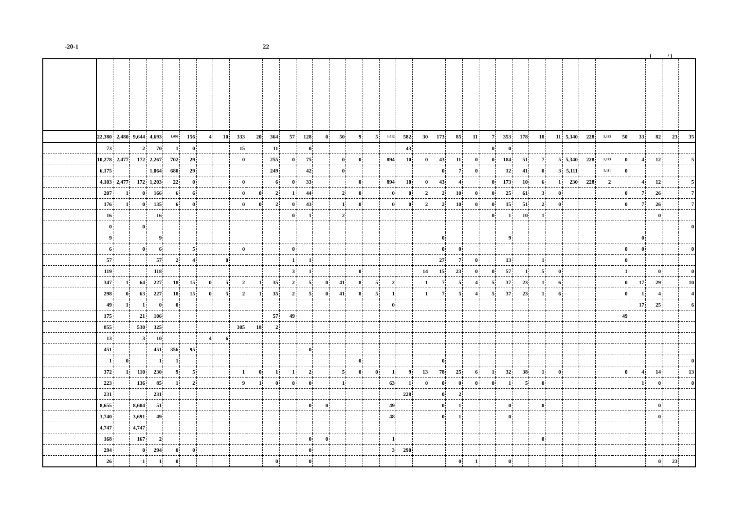-20-1 22
( / )
| | 22,380 | 2,480 | 9,644 | 4,693 | 1,096 | 156 | 4 | 10 | 333 | 20 | 364 | 57 | 128 | 0 | 50 | 9 | 5 | 1,012 | 582 | 30 | 173 | 85 | 11 | 7 | 353 | 178 | 18 | 11 | 5,340 | 228 | 5,113 | 50 | 33 | 82 | 23 | 35 |
| | 73 | | 2 | 70 | 1 | 0 | | | 15 | | 11 | | 0 | | | | | | 43 | | | | | 0 | 0 | | | | | | | | | | | |
| | 10,278 | 2,477 | 172 | 2,267 | 702 | 29 | | | 0 | | 255 | 0 | 75 | | 0 | 0 | | 894 | 10 | 0 | 43 | 11 | 0 | 0 | 184 | 51 | 7 | 5 | 5,340 | 228 | 5,113 | 0 | 4 | 12 | | 5 |
| | 6,175 | | | 1,064 | 680 | 29 | | | | | 249 | | 42 | | 0 | | | | | | 0 | 7 | 0 | | 12 | 41 | 0 | 3 | 5,111 | | 5,111 | 0 | | | | |
| | 4,103 | 2,477 | 172 | 1,203 | 22 | 0 | | | 0 | | 6 | 0 | 33 | | | 0 | | 894 | 10 | 0 | 43 | 4 | | 0 | 173 | 10 | 6 | 1 | 230 | 228 | 2 | | 4 | 12 | | 5 |
| | 207 | 1 | 0 | 166 | 6 | 6 | | | 0 | 0 | 2 | 1 | 44 | | 2 | 0 | | 0 | 0 | 2 | 2 | 10 | 0 | 0 | 25 | 61 | 3 | 0 | | | | 0 | 7 | 26 | | 7 |
| | 176 | 1 | 0 | 135 | 6 | 0 | | | 0 | 0 | 2 | 0 | 43 | | 1 | 0 | | 0 | 0 | 2 | 2 | 10 | 0 | 0 | 15 | 51 | 2 | 0 | | | | 0 | 7 | 26 | | 7 |
| | 16 | | | 16 | | | | | | | | 0 | 1 | | 2 | | | | | | | | | 0 | 1 | 10 | 1 | | | | | | | 0 | | |
| | 0 | | 0 | | | | | | | | | | | | | | | | | | | | | | | | | | | | | | | | | 0 |
| | 9 | | | 9 | | | | | | | | | | | | | | | | | 0 | | | | 9 | | | | | | | | 0 | | | |
| | 6 | | 0 | 6 | | 5 | | | 0 | | | 0 | | | | | | | | | 0 | 0 | | | | | | | | | | 0 | 0 | | | 0 |
| | 57 | | | 57 | 2 | 4 | | 0 | | | | 1 | 1 | | | | | | | | 27 | 7 | 0 | | 13 | | 1 | | | | | 0 | | | | |
| | 119 | | | 118 | | | | | | | | 3 | 1 | | | 0 | | | | 14 | 15 | 23 | 0 | 0 | 57 | 1 | 5 | 0 | | | | 1 | | 0 | | 0 |
| | 347 | 1 | 64 | 227 | 18 | 15 | 0 | 5 | 2 | 1 | 35 | 2 | 5 | 0 | 41 | 8 | 5 | 2 | | 1 | 7 | 5 | 4 | 5 | 37 | 23 | 1 | 6 | | | | 0 | 17 | 29 | | 10 |
| | 298 | 0 | 63 | 227 | 18 | 15 | 0 | 5 | 2 | 1 | 35 | 2 | 5 | 0 | 41 | 8 | 5 | 1 | | 1 | 7 | 5 | 4 | 5 | 37 | 23 | 1 | 6 | | | | 0 | 1 | 4 | | 4 |
| | 49 | 1 | 1 | 0 | 0 | | | | | | | | | | | | | 0 | | | | | | | | | | | | | | | 17 | 25 | | 6 |
| | 175 | | 21 | 106 | | | | | | | 57 | 49 | | | | | | | | | | | | | | | | | | | | 49 | | | | |
| | 855 | | 530 | 325 | | | | | 305 | 18 | 2 | | | | | | | | | | | | | | | | | | | | | | | | | |
| | 13 | | 3 | 10 | | | 4 | 6 | | | | | | | | | | | | | | | | | | | | | | | | | | | | |
| | 451 | | | 451 | 356 | 95 | | | | | | | 0 | | | | | | | | | | | | | | | | | | | | | | | |
| | 1 | 0 | | 1 | 1 | | | | | | | | | | | 0 | | | | | 0 | | | | | | | | | | | | | | | 0 |
| | 372 | 1 | 110 | 230 | 9 | 5 | | | 1 | 0 | 1 | 1 | 2 | | 5 | 0 | 0 | 1 | 9 | 13 | 78 | 25 | 6 | 1 | 32 | 38 | 1 | 0 | | | | 0 | 4 | 14 | | 13 |
| | 223 | | 136 | 85 | 1 | 2 | | | 9 | 1 | 0 | 0 | 0 | | 1 | | | 63 | 1 | 0 | 0 | 0 | 0 | 0 | 1 | 5 | 0 | | | | | | 1 | 0 | | 0 |
| | 231 | | | 231 | | | | | | | | | | | | | | | 228 | | 0 | 2 | | | | | | | | | | | | | | |
| | 8,655 | | 8,604 | 51 | | | | | | | | | 0 | 0 | | | | 49 | | | 0 | 1 | | | 0 | | 0 | | | | | | | 0 | | |
| | 3,740 | | 3,691 | 49 | | | | | | | | | | | | | | 48 | | | 0 | 1 | | | 0 | | | | | | | | | 0 | | |
| | 4,747 | | 4,747 | | | | | | | | | | | | | | | | | | | | | | | | | | | | | | | | | |
| | 168 | | 167 | 2 | | | | | | | | | 0 | 0 | | | | 1 | | | | | | | | | 0 | | | | | | | | | |
| | 294 | | 0 | 294 | 0 | 0 | | | | | | | 0 | | | | | 3 | 290 | | | | | | | | | | | | | | | | | |
| | 26 | | 1 | 1 | 0 | | | | | | 0 | | 0 | | | | | | | | | 0 | 1 | | 0 | | | | | | | | | 0 | 23 | |